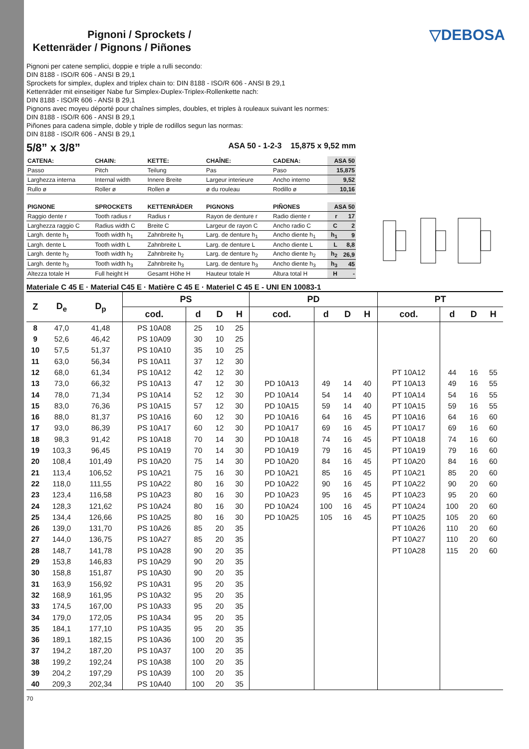▽DEBOSA
Pignoni / Sprockets /
Kettenräder / Pignons / Piñones
Pignoni per catene semplici, doppie e triple a rulli secondo:
DIN 8188 - ISO/R 606 - ANSI B 29,1
Sprockets for simplex, duplex and triplex chain to: DIN 8188 - ISO/R 606 - ANSI B 29,1
Kettenräder mit einseitiger Nabe fur Simplex-Duplex-Triplex-Rollenkette nach:
DIN 8188 - ISO/R 606 - ANSI B 29,1
Pignons avec moyeu déporté pour chaînes simples, doubles, et triples à rouleaux suivant les normes:
DIN 8188 - ISO/R 606 - ANSI B 29,1
Piñones para cadena simple, doble y triple de rodillos segun las normas:
DIN 8188 - ISO/R 606 - ANSI B 29,1
5/8” x 3/8” ASA 50 - 1-2-3 15,875 x 9,52 mm
| CATENA: | CHAIN: | KETTE: | CHAÎNE: | CADENA: | ASA 50 | |
| Passo | Pitch | Teilung | Pas | Paso | 15,875 | |
| Larghezza interna | Internal width | Innere Breite | Largeur interieure | Ancho interno | 9,52 | |
| Rullo ø | Roller ø | Rollen ø | ø du rouleau | Rodillo ø | 10,16 | |
| PIGNONE | SPROCKETS | KETTENRÄDER | PIGNONS | PIÑONES | ASA 50 | |
| Raggio dente r | Tooth radius r | Radius r | Rayon de denture r | Radio diente r | r | 17 |
| Larghezza raggio C | Radius width C | Breite C | Largeur de rayon C | Ancho radio C | C | 2 |
| Largh. dente h<sub>1</sub> | Tooth width h<sub>1</sub> | Zahnbreite h<sub>1</sub> | Larg. de denture h<sub>1</sub> | Ancho diente h<sub>1</sub> | h<sub>1</sub> | 9 |
| Largh. dente L | Tooth width L | Zahnbreite L | Larg. de denture L | Ancho diente L | L | 8,8 |
| Largh. dente h<sub>2</sub> | Tooth width h<sub>2</sub> | Zahnbreite h<sub>2</sub> | Larg. de denture h<sub>2</sub> | Ancho diente h<sub>2</sub> | h<sub>2</sub> | 26,9 |
| Largh. dente h<sub>3</sub> | Tooth width h<sub>3</sub> | Zahnbreite h<sub>3</sub> | Larg. de denture h<sub>3</sub> | Ancho diente h<sub>3</sub> | h<sub>3</sub> | 45 |
| Altezza totale H | Full height H | Gesamt Höhe H | Hauteur totale H | Altura total H | H | - |
Materiale C 45 E · Material C45 E · Matière C 45 E · Materiel C 45 E - UNI EN 10083-1
| Z | D<sub>e</sub> | D<sub>p</sub> | PS | | | | PD | | | | PT | | | |
| --- | --- | --- | --- | --- | --- | --- | --- | --- | --- | --- | --- | --- | --- | --- |
| | | | cod. | d | D | H | cod. | d | D | H | cod. | d | D | H |
| 8 | 47,0 | 41,48 | PS 10A08 | 25 | 10 | 25 | | | | | | | | |
| 9 | 52,6 | 46,42 | PS 10A09 | 30 | 10 | 25 | | | | | | | | |
| 10 | 57,5 | 51,37 | PS 10A10 | 35 | 10 | 25 | | | | | | | | |
| 11 | 63,0 | 56,34 | PS 10A11 | 37 | 12 | 30 | | | | | | | | |
| 12 | 68,0 | 61,34 | PS 10A12 | 42 | 12 | 30 | | | | | PT 10A12 | 44 | 16 | 55 |
| 13 | 73,0 | 66,32 | PS 10A13 | 47 | 12 | 30 | PD 10A13 | 49 | 14 | 40 | PT 10A13 | 49 | 16 | 55 |
| 14 | 78,0 | 71,34 | PS 10A14 | 52 | 12 | 30 | PD 10A14 | 54 | 14 | 40 | PT 10A14 | 54 | 16 | 55 |
| 15 | 83,0 | 76,36 | PS 10A15 | 57 | 12 | 30 | PD 10A15 | 59 | 14 | 40 | PT 10A15 | 59 | 16 | 55 |
| 16 | 88,0 | 81,37 | PS 10A16 | 60 | 12 | 30 | PD 10A16 | 64 | 16 | 45 | PT 10A16 | 64 | 16 | 60 |
| 17 | 93,0 | 86,39 | PS 10A17 | 60 | 12 | 30 | PD 10A17 | 69 | 16 | 45 | PT 10A17 | 69 | 16 | 60 |
| 18 | 98,3 | 91,42 | PS 10A18 | 70 | 14 | 30 | PD 10A18 | 74 | 16 | 45 | PT 10A18 | 74 | 16 | 60 |
| 19 | 103,3 | 96,45 | PS 10A19 | 70 | 14 | 30 | PD 10A19 | 79 | 16 | 45 | PT 10A19 | 79 | 16 | 60 |
| 20 | 108,4 | 101,49 | PS 10A20 | 75 | 14 | 30 | PD 10A20 | 84 | 16 | 45 | PT 10A20 | 84 | 16 | 60 |
| 21 | 113,4 | 106,52 | PS 10A21 | 75 | 16 | 30 | PD 10A21 | 85 | 16 | 45 | PT 10A21 | 85 | 20 | 60 |
| 22 | 118,0 | 111,55 | PS 10A22 | 80 | 16 | 30 | PD 10A22 | 90 | 16 | 45 | PT 10A22 | 90 | 20 | 60 |
| 23 | 123,4 | 116,58 | PS 10A23 | 80 | 16 | 30 | PD 10A23 | 95 | 16 | 45 | PT 10A23 | 95 | 20 | 60 |
| 24 | 128,3 | 121,62 | PS 10A24 | 80 | 16 | 30 | PD 10A24 | 100 | 16 | 45 | PT 10A24 | 100 | 20 | 60 |
| 25 | 134,4 | 126,66 | PS 10A25 | 80 | 16 | 30 | PD 10A25 | 105 | 16 | 45 | PT 10A25 | 105 | 20 | 60 |
| 26 | 139,0 | 131,70 | PS 10A26 | 85 | 20 | 35 | | | | | PT 10A26 | 110 | 20 | 60 |
| 27 | 144,0 | 136,75 | PS 10A27 | 85 | 20 | 35 | | | | | PT 10A27 | 110 | 20 | 60 |
| 28 | 148,7 | 141,78 | PS 10A28 | 90 | 20 | 35 | | | | | PT 10A28 | 115 | 20 | 60 |
| 29 | 153,8 | 146,83 | PS 10A29 | 90 | 20 | 35 | | | | | | | | |
| 30 | 158,8 | 151,87 | PS 10A30 | 90 | 20 | 35 | | | | | | | | |
| 31 | 163,9 | 156,92 | PS 10A31 | 95 | 20 | 35 | | | | | | | | |
| 32 | 168,9 | 161,95 | PS 10A32 | 95 | 20 | 35 | | | | | | | | |
| 33 | 174,5 | 167,00 | PS 10A33 | 95 | 20 | 35 | | | | | | | | |
| 34 | 179,0 | 172,05 | PS 10A34 | 95 | 20 | 35 | | | | | | | | |
| 35 | 184,1 | 177,10 | PS 10A35 | 95 | 20 | 35 | | | | | | | | |
| 36 | 189,1 | 182,15 | PS 10A36 | 100 | 20 | 35 | | | | | | | | |
| 37 | 194,2 | 187,20 | PS 10A37 | 100 | 20 | 35 | | | | | | | | |
| 38 | 199,2 | 192,24 | PS 10A38 | 100 | 20 | 35 | | | | | | | | |
| 39 | 204,2 | 197,29 | PS 10A39 | 100 | 20 | 35 | | | | | | | | |
| 40 | 209,3 | 202,34 | PS 10A40 | 100 | 20 | 35 | | | | | | | | |
70